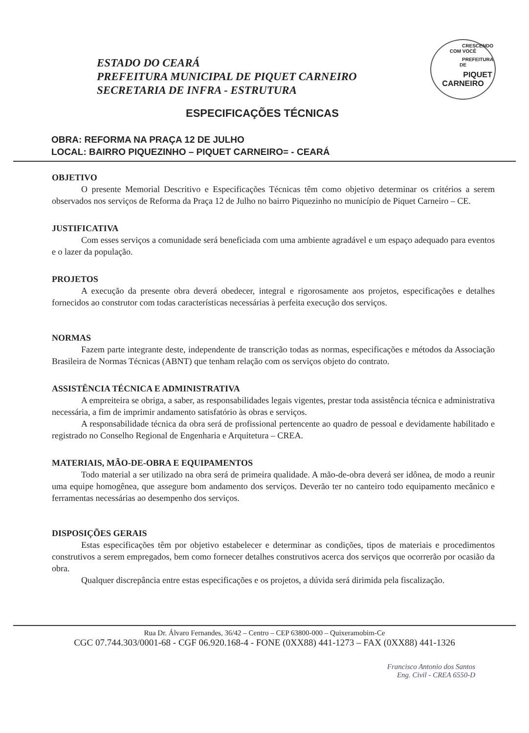ESTADO DO CEARÁ
PREFEITURA MUNICIPAL DE PIQUET CARNEIRO
SECRETARIA DE INFRA - ESTRUTURA
CRESCENDO COM VOCÊ
PREFEITURA DE
PIQUET CARNEIRO
ESPECIFICAÇÕES TÉCNICAS
OBRA: REFORMA NA PRAÇA 12 DE JULHO
LOCAL: BAIRRO PIQUEZINHO – PIQUET CARNEIRO= - CEARÁ
OBJETIVO
O presente Memorial Descritivo e Especificações Técnicas têm como objetivo determinar os critérios a serem observados nos serviços de Reforma da Praça 12 de Julho no bairro Piquezinho no município de Piquet Carneiro – CE.
JUSTIFICATIVA
Com esses serviços a comunidade será beneficiada com uma ambiente agradável e um espaço adequado para eventos e o lazer da população.
PROJETOS
A execução da presente obra deverá obedecer, integral e rigorosamente aos projetos, especificações e detalhes fornecidos ao construtor com todas características necessárias à perfeita execução dos serviços.
NORMAS
Fazem parte integrante deste, independente de transcrição todas as normas, especificações e métodos da Associação Brasileira de Normas Técnicas (ABNT) que tenham relação com os serviços objeto do contrato.
ASSISTÊNCIA TÉCNICA E ADMINISTRATIVA
A empreiteira se obriga, a saber, as responsabilidades legais vigentes, prestar toda assistência técnica e administrativa necessária, a fim de imprimir andamento satisfatório às obras e serviços.
A responsabilidade técnica da obra será de profissional pertencente ao quadro de pessoal e devidamente habilitado e registrado no Conselho Regional de Engenharia e Arquitetura – CREA.
MATERIAIS, MÃO-DE-OBRA E EQUIPAMENTOS
Todo material a ser utilizado na obra será de primeira qualidade. A mão-de-obra deverá ser idônea, de modo a reunir uma equipe homogênea, que assegure bom andamento dos serviços. Deverão ter no canteiro todo equipamento mecânico e ferramentas necessárias ao desempenho dos serviços.
DISPOSIÇÕES GERAIS
Estas especificações têm por objetivo estabelecer e determinar as condições, tipos de materiais e procedimentos construtivos a serem empregados, bem como fornecer detalhes construtivos acerca dos serviços que ocorrerão por ocasião da obra.
Qualquer discrepância entre estas especificações e os projetos, a dúvida será dirimida pela fiscalização.
Rua Dr. Álvaro Fernandes, 36/42 – Centro – CEP 63800-000 – Quixeramobim-Ce
CGC 07.744.303/0001-68 - CGF 06.920.168-4 - FONE (0XX88) 441-1273 – FAX (0XX88) 441-1326
Francisco Antonio dos Santos
Eng. Civil - CREA 6550-D